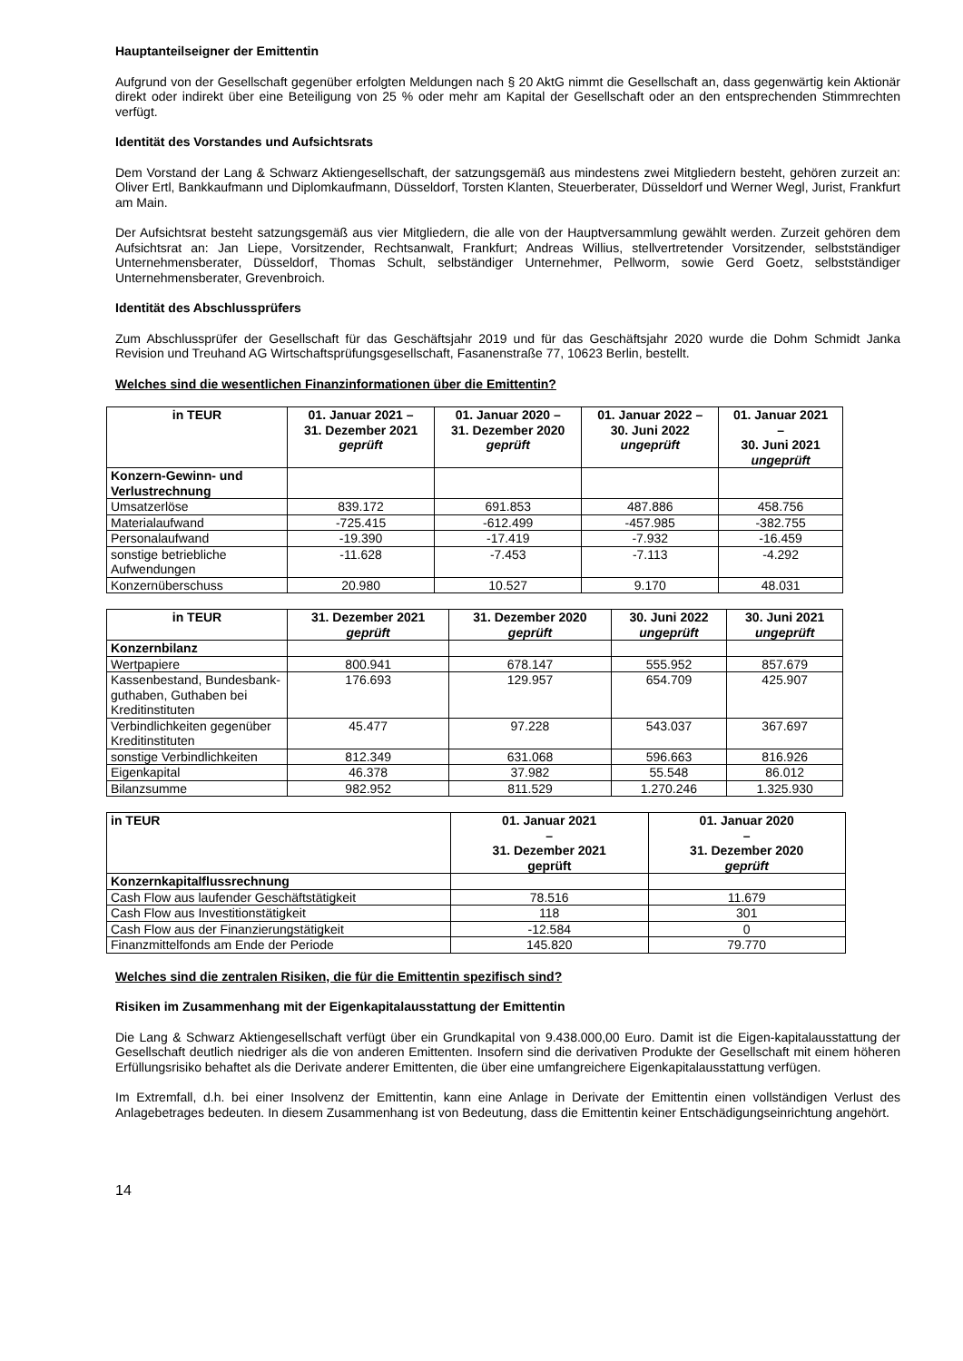Hauptanteilseigner der Emittentin
Aufgrund von der Gesellschaft gegenüber erfolgten Meldungen nach § 20 AktG nimmt die Gesellschaft an, dass gegenwärtig kein Aktionär direkt oder indirekt über eine Beteiligung von 25 % oder mehr am Kapital der Gesellschaft oder an den entsprechenden Stimmrechten verfügt.
Identität des Vorstandes und Aufsichtsrats
Dem Vorstand der Lang & Schwarz Aktiengesellschaft, der satzungsgemäß aus mindestens zwei Mitgliedern besteht, gehören zurzeit an: Oliver Ertl, Bankkaufmann und Diplomkaufmann, Düsseldorf, Torsten Klanten, Steuerberater, Düsseldorf und Werner Wegl, Jurist, Frankfurt am Main.
Der Aufsichtsrat besteht satzungsgemäß aus vier Mitgliedern, die alle von der Hauptversammlung gewählt werden. Zurzeit gehören dem Aufsichtsrat an: Jan Liepe, Vorsitzender, Rechtsanwalt, Frankfurt; Andreas Willius, stellvertretender Vorsitzender, selbstständiger Unternehmensberater, Düsseldorf, Thomas Schult, selbständiger Unternehmer, Pellworm, sowie Gerd Goetz, selbstständiger Unternehmensberater, Grevenbroich.
Identität des Abschlussprüfers
Zum Abschlussprüfer der Gesellschaft für das Geschäftsjahr 2019 und für das Geschäftsjahr 2020 wurde die Dohm Schmidt Janka Revision und Treuhand AG Wirtschaftsprüfungsgesellschaft, Fasanenstraße 77, 10623 Berlin, bestellt.
Welches sind die wesentlichen Finanzinformationen über die Emittentin?
| in TEUR | 01. Januar 2021 – 31. Dezember 2021 geprüft | 01. Januar 2020 – 31. Dezember 2020 geprüft | 01. Januar 2022 – 30. Juni 2022 ungeprüft | 01. Januar 2021 – 30. Juni 2021 ungeprüft |
| --- | --- | --- | --- | --- |
| Konzern-Gewinn- und Verlustrechnung | | | | |
| Umsatzerlöse | 839.172 | 691.853 | 487.886 | 458.756 |
| Materialaufwand | -725.415 | -612.499 | -457.985 | -382.755 |
| Personalaufwand | -19.390 | -17.419 | -7.932 | -16.459 |
| sonstige betriebliche Aufwendungen | -11.628 | -7.453 | -7.113 | -4.292 |
| Konzernüberschuss | 20.980 | 10.527 | 9.170 | 48.031 |
| in TEUR | 31. Dezember 2021 geprüft | 31. Dezember 2020 geprüft | 30. Juni 2022 ungeprüft | 30. Juni 2021 ungeprüft |
| --- | --- | --- | --- | --- |
| Konzernbilanz | | | | |
| Wertpapiere | 800.941 | 678.147 | 555.952 | 857.679 |
| Kassenbestand, Bundesbank-guthaben, Guthaben bei Kreditinstituten | 176.693 | 129.957 | 654.709 | 425.907 |
| Verbindlichkeiten gegenüber Kreditinstituten | 45.477 | 97.228 | 543.037 | 367.697 |
| sonstige Verbindlichkeiten | 812.349 | 631.068 | 596.663 | 816.926 |
| Eigenkapital | 46.378 | 37.982 | 55.548 | 86.012 |
| Bilanzsumme | 982.952 | 811.529 | 1.270.246 | 1.325.930 |
| in TEUR | 01. Januar 2021 – 31. Dezember 2021 geprüft | 01. Januar 2020 – 31. Dezember 2020 geprüft |
| --- | --- | --- |
| Konzernkapitalflussrechnung | | |
| Cash Flow aus laufender Geschäftstätigkeit | 78.516 | 11.679 |
| Cash Flow aus Investitionstätigkeit | 118 | 301 |
| Cash Flow aus der Finanzierungstätigkeit | -12.584 | 0 |
| Finanzmittelfonds am Ende der Periode | 145.820 | 79.770 |
Welches sind die zentralen Risiken, die für die Emittentin spezifisch sind?
Risiken im Zusammenhang mit der Eigenkapitalausstattung der Emittentin
Die Lang & Schwarz Aktiengesellschaft verfügt über ein Grundkapital von 9.438.000,00 Euro. Damit ist die Eigen-kapitalausstattung der Gesellschaft deutlich niedriger als die von anderen Emittenten. Insofern sind die derivativen Produkte der Gesellschaft mit einem höheren Erfüllungsrisiko behaftet als die Derivate anderer Emittenten, die über eine umfangreichere Eigenkapitalausstattung verfügen.
Im Extremfall, d.h. bei einer Insolvenz der Emittentin, kann eine Anlage in Derivate der Emittentin einen vollständigen Verlust des Anlagebetrages bedeuten. In diesem Zusammenhang ist von Bedeutung, dass die Emittentin keiner Entschädigungseinrichtung angehört.
14